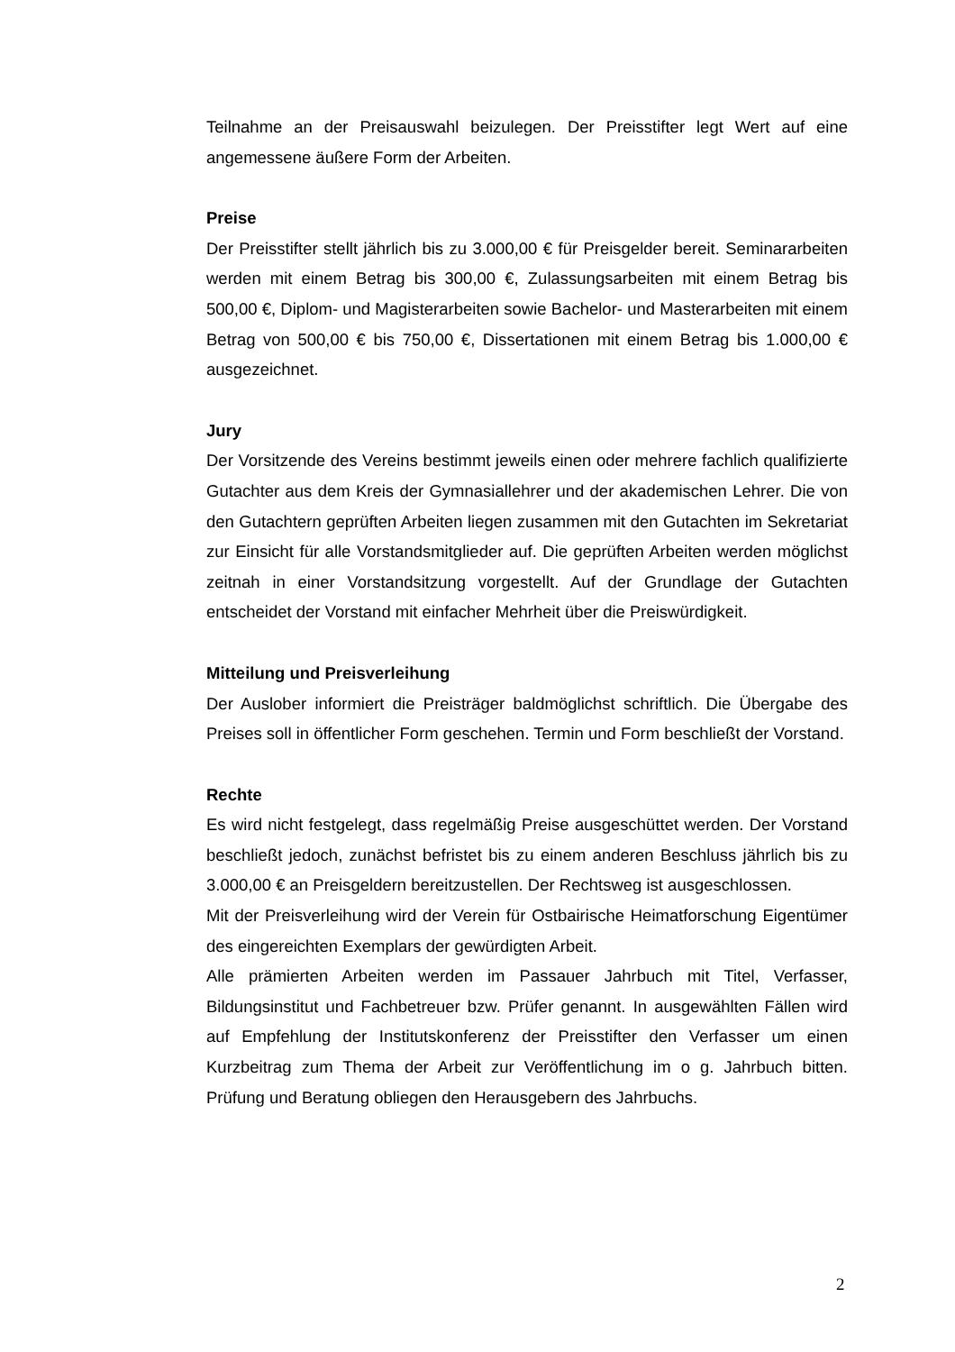Teilnahme an der Preisauswahl beizulegen. Der Preisstifter legt Wert auf eine angemessene äußere Form der Arbeiten.
Preise
Der Preisstifter stellt jährlich bis zu 3.000,00 € für Preisgelder bereit. Seminararbeiten werden mit einem Betrag bis 300,00 €, Zulassungsarbeiten mit einem Betrag bis 500,00 €, Diplom- und Magisterarbeiten sowie Bachelor- und Masterarbeiten mit einem Betrag von 500,00 € bis 750,00 €, Dissertationen mit einem Betrag bis 1.000,00 € ausgezeichnet.
Jury
Der Vorsitzende des Vereins bestimmt jeweils einen oder mehrere fachlich qualifizierte Gutachter aus dem Kreis der Gymnasiallehrer und der akademischen Lehrer. Die von den Gutachtern geprüften Arbeiten liegen zusammen mit den Gutachten im Sekretariat zur Einsicht für alle Vorstandsmitglieder auf. Die geprüften Arbeiten werden möglichst zeitnah in einer Vorstandsitzung vorgestellt. Auf der Grundlage der Gutachten entscheidet der Vorstand mit einfacher Mehrheit über die Preiswürdigkeit.
Mitteilung und Preisverleihung
Der Auslober informiert die Preisträger baldmöglichst schriftlich. Die Übergabe des Preises soll in öffentlicher Form geschehen. Termin und Form beschließt der Vorstand.
Rechte
Es wird nicht festgelegt, dass regelmäßig Preise ausgeschüttet werden. Der Vorstand beschließt jedoch, zunächst befristet bis zu einem anderen Beschluss jährlich bis zu 3.000,00 € an Preisgeldern bereitzustellen. Der Rechtsweg ist ausgeschlossen.
Mit der Preisverleihung wird der Verein für Ostbairische Heimatforschung Eigentümer des eingereichten Exemplars der gewürdigten Arbeit.
Alle prämierten Arbeiten werden im Passauer Jahrbuch mit Titel, Verfasser, Bildungsinstitut und Fachbetreuer bzw. Prüfer genannt. In ausgewählten Fällen wird auf Empfehlung der Institutskonferenz der Preisstifter den Verfasser um einen Kurzbeitrag zum Thema der Arbeit zur Veröffentlichung im o g. Jahrbuch bitten. Prüfung und Beratung obliegen den Herausgebern des Jahrbuchs.
2